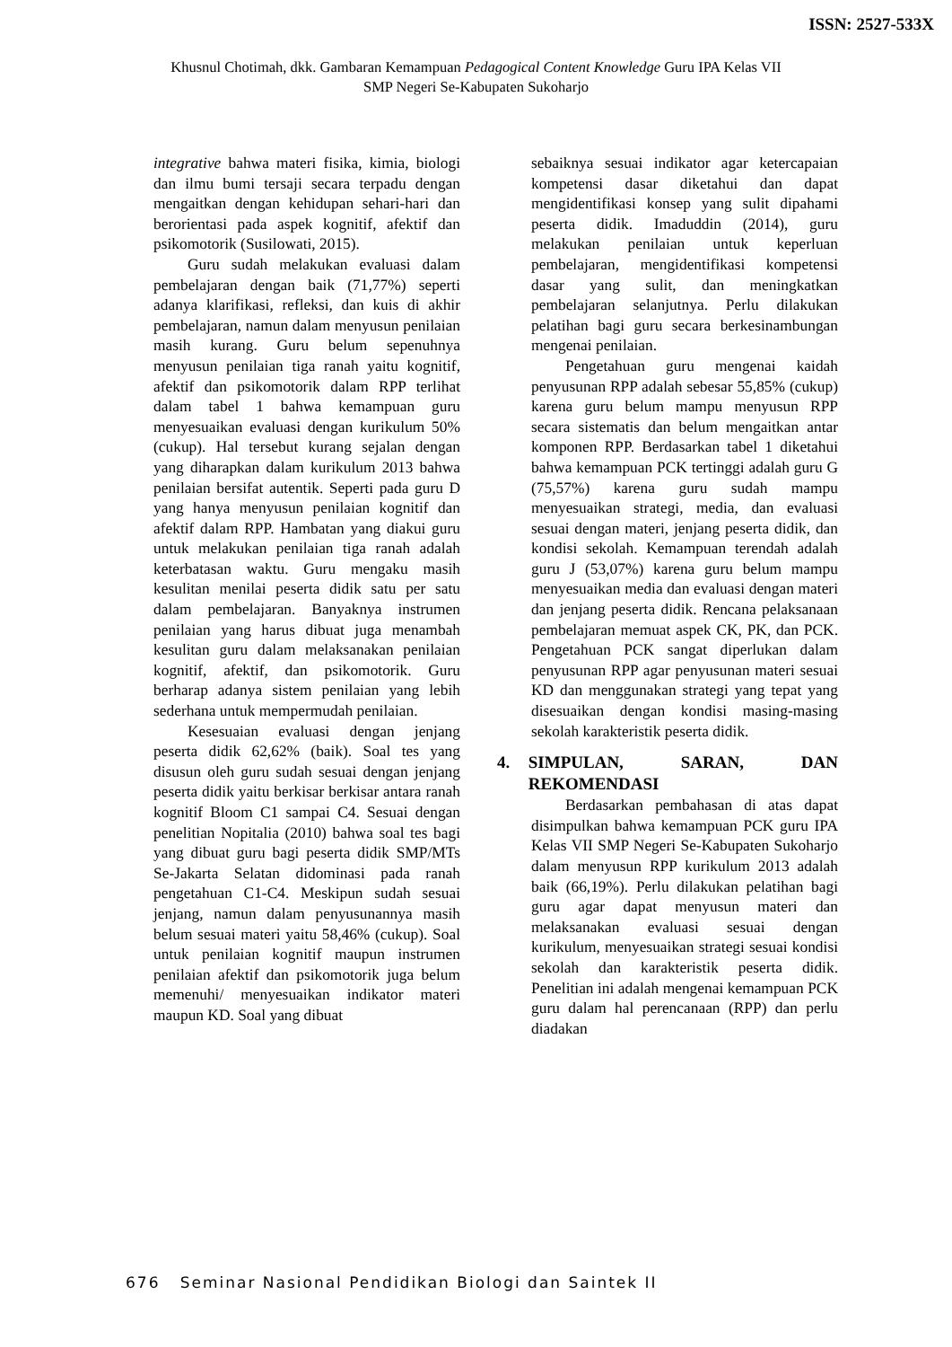ISSN: 2527-533X
Khusnul Chotimah, dkk. Gambaran Kemampuan Pedagogical Content Knowledge Guru IPA Kelas VII
SMP Negeri Se-Kabupaten Sukoharjo
integrative bahwa materi fisika, kimia, biologi dan ilmu bumi tersaji secara terpadu dengan mengaitkan dengan kehidupan sehari-hari dan berorientasi pada aspek kognitif, afektif dan psikomotorik (Susilowati, 2015).
Guru sudah melakukan evaluasi dalam pembelajaran dengan baik (71,77%) seperti adanya klarifikasi, refleksi, dan kuis di akhir pembelajaran, namun dalam menyusun penilaian masih kurang. Guru belum sepenuhnya menyusun penilaian tiga ranah yaitu kognitif, afektif dan psikomotorik dalam RPP terlihat dalam tabel 1 bahwa kemampuan guru menyesuaikan evaluasi dengan kurikulum 50% (cukup). Hal tersebut kurang sejalan dengan yang diharapkan dalam kurikulum 2013 bahwa penilaian bersifat autentik. Seperti pada guru D yang hanya menyusun penilaian kognitif dan afektif dalam RPP. Hambatan yang diakui guru untuk melakukan penilaian tiga ranah adalah keterbatasan waktu. Guru mengaku masih kesulitan menilai peserta didik satu per satu dalam pembelajaran. Banyaknya instrumen penilaian yang harus dibuat juga menambah kesulitan guru dalam melaksanakan penilaian kognitif, afektif, dan psikomotorik. Guru berharap adanya sistem penilaian yang lebih sederhana untuk mempermudah penilaian.
Kesesuaian evaluasi dengan jenjang peserta didik 62,62% (baik). Soal tes yang disusun oleh guru sudah sesuai dengan jenjang peserta didik yaitu berkisar berkisar antara ranah kognitif Bloom C1 sampai C4. Sesuai dengan penelitian Nopitalia (2010) bahwa soal tes bagi yang dibuat guru bagi peserta didik SMP/MTs Se-Jakarta Selatan didominasi pada ranah pengetahuan C1-C4. Meskipun sudah sesuai jenjang, namun dalam penyusunannya masih belum sesuai materi yaitu 58,46% (cukup). Soal untuk penilaian kognitif maupun instrumen penilaian afektif dan psikomotorik juga belum memenuhi/ menyesuaikan indikator materi maupun KD. Soal yang dibuat
sebaiknya sesuai indikator agar ketercapaian kompetensi dasar diketahui dan dapat mengidentifikasi konsep yang sulit dipahami peserta didik. Imaduddin (2014), guru melakukan penilaian untuk keperluan pembelajaran, mengidentifikasi kompetensi dasar yang sulit, dan meningkatkan pembelajaran selanjutnya. Perlu dilakukan pelatihan bagi guru secara berkesinambungan mengenai penilaian.
Pengetahuan guru mengenai kaidah penyusunan RPP adalah sebesar 55,85% (cukup) karena guru belum mampu menyusun RPP secara sistematis dan belum mengaitkan antar komponen RPP. Berdasarkan tabel 1 diketahui bahwa kemampuan PCK tertinggi adalah guru G (75,57%) karena guru sudah mampu menyesuaikan strategi, media, dan evaluasi sesuai dengan materi, jenjang peserta didik, dan kondisi sekolah. Kemampuan terendah adalah guru J (53,07%) karena guru belum mampu menyesuaikan media dan evaluasi dengan materi dan jenjang peserta didik. Rencana pelaksanaan pembelajaran memuat aspek CK, PK, dan PCK. Pengetahuan PCK sangat diperlukan dalam penyusunan RPP agar penyusunan materi sesuai KD dan menggunakan strategi yang tepat yang disesuaikan dengan kondisi masing-masing sekolah karakteristik peserta didik.
4. SIMPULAN, SARAN, DAN REKOMENDASI
Berdasarkan pembahasan di atas dapat disimpulkan bahwa kemampuan PCK guru IPA Kelas VII SMP Negeri Se-Kabupaten Sukoharjo dalam menyusun RPP kurikulum 2013 adalah baik (66,19%). Perlu dilakukan pelatihan bagi guru agar dapat menyusun materi dan melaksanakan evaluasi sesuai dengan kurikulum, menyesuaikan strategi sesuai kondisi sekolah dan karakteristik peserta didik. Penelitian ini adalah mengenai kemampuan PCK guru dalam hal perencanaan (RPP) dan perlu diadakan
676 Seminar Nasional Pendidikan Biologi dan Saintek II